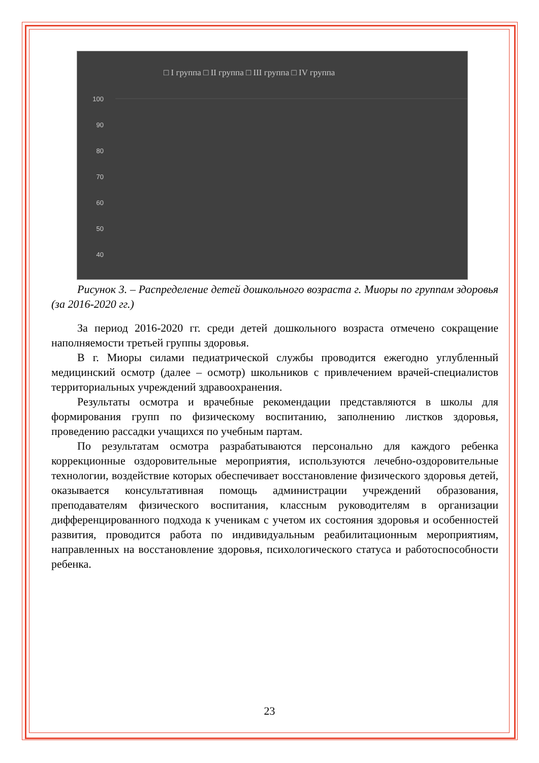□ I группа □ II группа □ III группа □ IV группа
100
90
80
70
60
50
40
.
Рисунок 3. – Распределение детей дошкольного возраста г. Миоры по группам здоровья (за 2016-2020 гг.)
За период 2016-2020 гг. среди детей дошкольного возраста отмечено сокращение наполняемости третьей группы здоровья.
В г. Миоры силами педиатрической службы проводится ежегодно углубленный медицинский осмотр (далее – осмотр) школьников с привлечением врачей-специалистов территориальных учреждений здравоохранения.
Результаты осмотра и врачебные рекомендации представляются в школы для формирования групп по физическому воспитанию, заполнению листков здоровья, проведению рассадки учащихся по учебным партам.
По результатам осмотра разрабатываются персонально для каждого ребенка коррекционные оздоровительные мероприятия, используются лечебно-оздоровительные технологии, воздействие которых обеспечивает восстановление физического здоровья детей, оказывается консультативная помощь администрации учреждений образования, преподавателям физического воспитания, классным руководителям в организации дифференцированного подхода к ученикам с учетом их состояния здоровья и особенностей развития, проводится работа по индивидуальным реабилитационным мероприятиям, направленных на восстановление здоровья, психологического статуса и работоспособности ребенка.
23